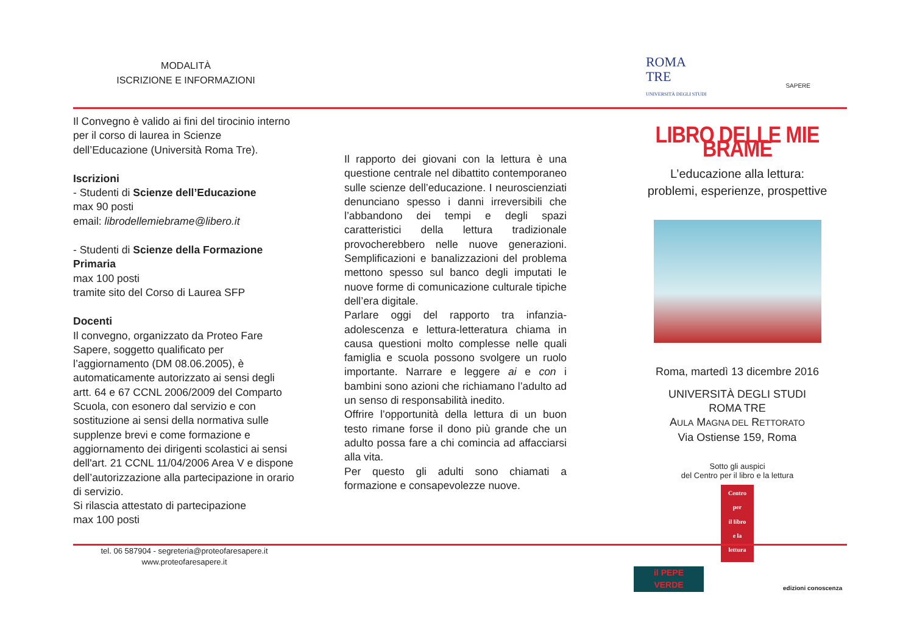MODALITÀ
ISCRIZIONE E INFORMAZIONI
ROMA
TRE
UNIVERSITÀ DEGLI STUDI
SAPERE
Il Convegno è valido ai fini del tirocinio interno per il corso di laurea in Scienze dell’Educazione (Università Roma Tre).
Iscrizioni
- Studenti di Scienze dell’Educazione
max 90 posti
email: librodellemiebrame@libero.it
- Studenti di Scienze della Formazione Primaria
max 100 posti
tramite sito del Corso di Laurea SFP
Docenti
Il convegno, organizzato da Proteo Fare Sapere, soggetto qualificato per l’aggiornamento (DM 08.06.2005), è automaticamente autorizzato ai sensi degli artt. 64 e 67 CCNL 2006/2009 del Comparto Scuola, con esonero dal servizio e con sostituzione ai sensi della normativa sulle supplenze brevi e come formazione e aggiornamento dei dirigenti scolastici ai sensi dell'art. 21 CCNL 11/04/2006 Area V e dispone dell’autorizzazione alla partecipazione in orario di servizio.
Si rilascia attestato di partecipazione
max 100 posti
tel. 06 587904 - segreteria@proteofaresapere.it
www.proteofaresapere.it
Il rapporto dei giovani con la lettura è una questione centrale nel dibattito contemporaneo sulle scienze dell’educazione. I neuroscienziati denunciano spesso i danni irreversibili che l’abbandono dei tempi e degli spazi caratteristici della lettura tradizionale provocherebbero nelle nuove generazioni. Semplificazioni e banalizzazioni del problema mettono spesso sul banco degli imputati le nuove forme di comunicazione culturale tipiche dell’era digitale.
Parlare oggi del rapporto tra infanzia-adolescenza e lettura-letteratura chiama in causa questioni molto complesse nelle quali famiglia e scuola possono svolgere un ruolo importante. Narrare e leggere ai e con i bambini sono azioni che richiamano l’adulto ad un senso di responsabilità inedito.
Offrire l’opportunità della lettura di un buon testo rimane forse il dono più grande che un adulto possa fare a chi comincia ad affacciarsi alla vita.
Per questo gli adulti sono chiamati a formazione e consapevolezze nuove.
LIBRO DELLE MIE BRAME
L’educazione alla lettura:
problemi, esperienze, prospettive
Roma, martedì 13 dicembre 2016
UNIVERSITÀ DEGLI STUDI
ROMA TRE
AULA MAGNA DEL RETTORATO
Via Ostiense 159, Roma
Sotto gli auspici
del Centro per il libro e la lettura
Centro
per
il libro
e la
lettura
il PEPE
VERDE
edizioni conoscenza